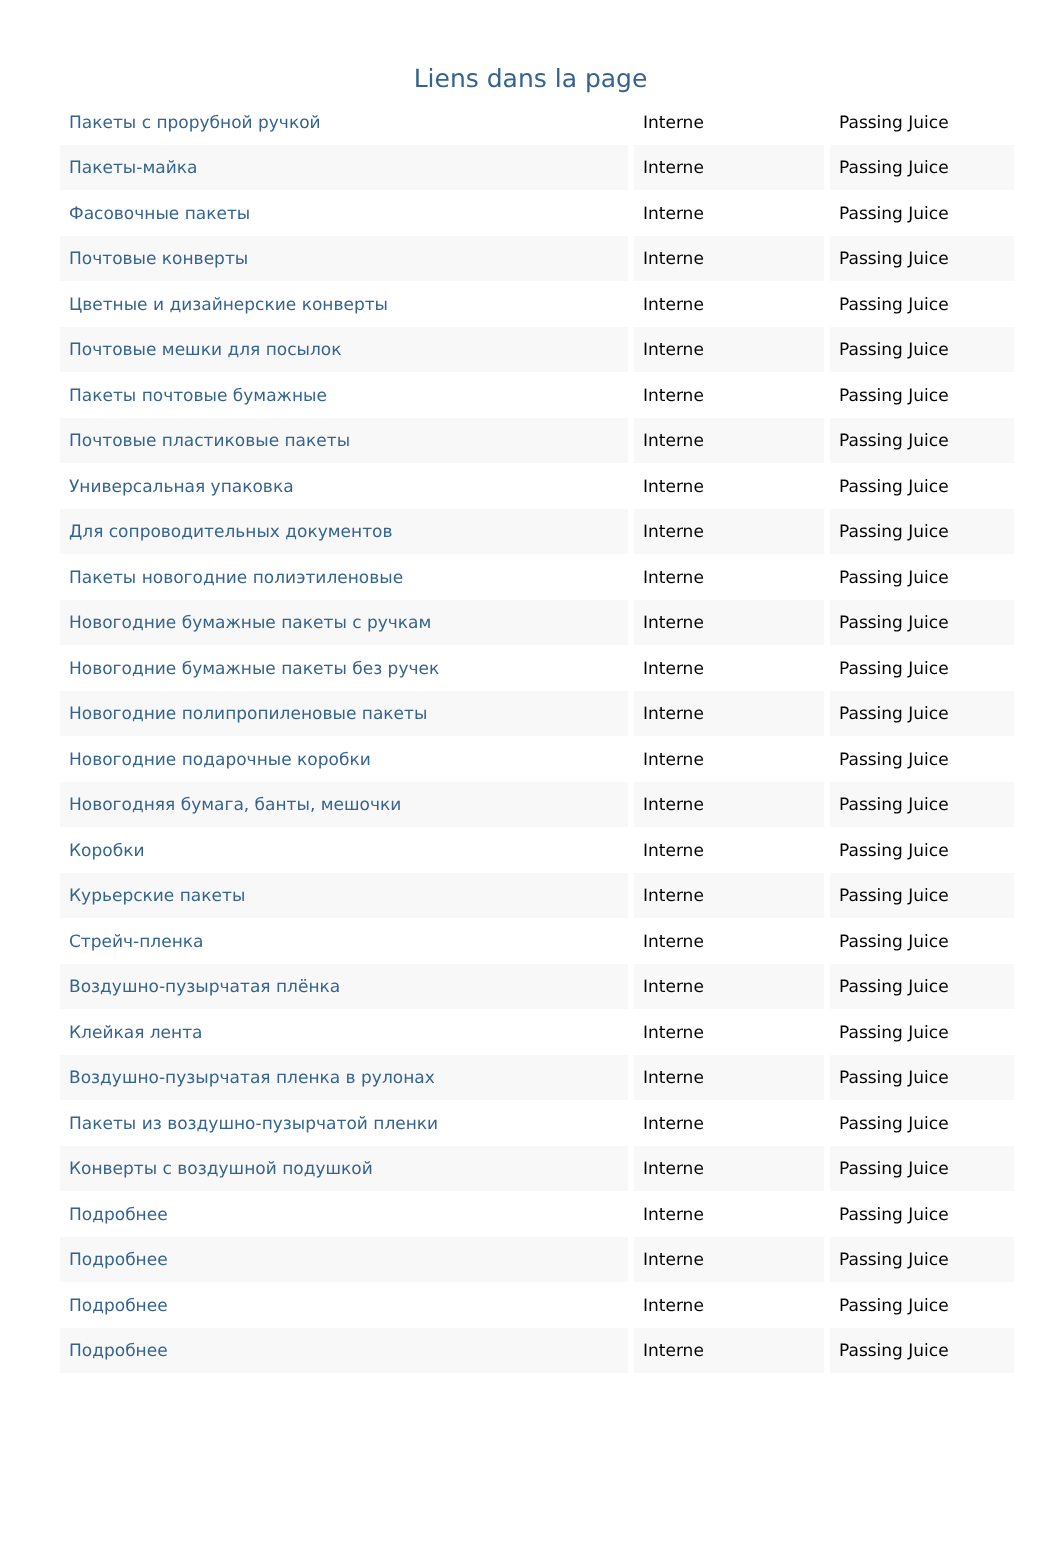Liens dans la page
| Пакеты с прорубной ручкой | Interne | Passing Juice |
| Пакеты-майка | Interne | Passing Juice |
| Фасовочные пакеты | Interne | Passing Juice |
| Почтовые конверты | Interne | Passing Juice |
| Цветные и дизайнерские конверты | Interne | Passing Juice |
| Почтовые мешки для посылок | Interne | Passing Juice |
| Пакеты почтовые бумажные | Interne | Passing Juice |
| Почтовые пластиковые пакеты | Interne | Passing Juice |
| Универсальная упаковка | Interne | Passing Juice |
| Для сопроводительных документов | Interne | Passing Juice |
| Пакеты новогодние полиэтиленовые | Interne | Passing Juice |
| Новогодние бумажные пакеты с ручкам | Interne | Passing Juice |
| Новогодние бумажные пакеты без ручек | Interne | Passing Juice |
| Новогодние полипропиленовые пакеты | Interne | Passing Juice |
| Новогодние подарочные коробки | Interne | Passing Juice |
| Новогодняя бумага, банты, мешочки | Interne | Passing Juice |
| Коробки | Interne | Passing Juice |
| Курьерские пакеты | Interne | Passing Juice |
| Стрейч-пленка | Interne | Passing Juice |
| Воздушно-пузырчатая плёнка | Interne | Passing Juice |
| Клейкая лента | Interne | Passing Juice |
| Воздушно-пузырчатая пленка в рулонах | Interne | Passing Juice |
| Пакеты из воздушно-пузырчатой пленки | Interne | Passing Juice |
| Конверты с воздушной подушкой | Interne | Passing Juice |
| Подробнее | Interne | Passing Juice |
| Подробнее | Interne | Passing Juice |
| Подробнее | Interne | Passing Juice |
| Подробнее | Interne | Passing Juice |